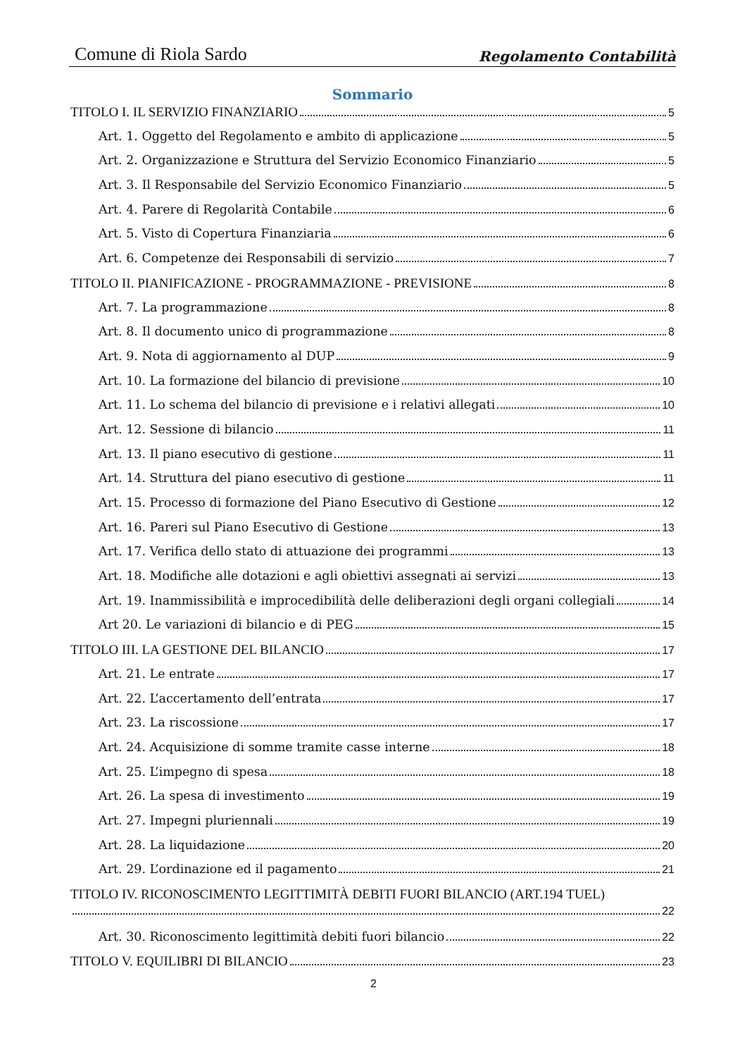Comune di Riola Sardo Regolamento Contabilità
Sommario
TITOLO I. IL SERVIZIO FINANZIARIO 5
Art. 1. Oggetto del Regolamento e ambito di applicazione 5
Art. 2. Organizzazione e Struttura del Servizio Economico Finanziario 5
Art. 3. Il Responsabile del Servizio Economico Finanziario 5
Art. 4. Parere di Regolarità Contabile 6
Art. 5. Visto di Copertura Finanziaria 6
Art. 6. Competenze dei Responsabili di servizio 7
TITOLO II. PIANIFICAZIONE - PROGRAMMAZIONE - PREVISIONE 8
Art. 7. La programmazione 8
Art. 8. Il documento unico di programmazione 8
Art. 9. Nota di aggiornamento al DUP 9
Art. 10. La formazione del bilancio di previsione 10
Art. 11. Lo schema del bilancio di previsione e i relativi allegati 10
Art. 12. Sessione di bilancio 11
Art. 13. Il piano esecutivo di gestione 11
Art. 14. Struttura del piano esecutivo di gestione 11
Art. 15. Processo di formazione del Piano Esecutivo di Gestione 12
Art. 16. Pareri sul Piano Esecutivo di Gestione 13
Art. 17. Verifica dello stato di attuazione dei programmi 13
Art. 18. Modifiche alle dotazioni e agli obiettivi assegnati ai servizi 13
Art. 19. Inammissibilità e improcedibilità delle deliberazioni degli organi collegiali 14
Art 20. Le variazioni di bilancio e di PEG 15
TITOLO III. LA GESTIONE DEL BILANCIO 17
Art. 21. Le entrate 17
Art. 22. L’accertamento dell’entrata 17
Art. 23. La riscossione 17
Art. 24. Acquisizione di somme tramite casse interne 18
Art. 25. L’impegno di spesa 18
Art. 26. La spesa di investimento 19
Art. 27. Impegni pluriennali 19
Art. 28. La liquidazione 20
Art. 29. L’ordinazione ed il pagamento 21
TITOLO IV. RICONOSCIMENTO LEGITTIMITÀ DEBITI FUORI BILANCIO (ART.194 TUEL)
22
Art. 30. Riconoscimento legittimità debiti fuori bilancio 22
TITOLO V. EQUILIBRI DI BILANCIO 23
2